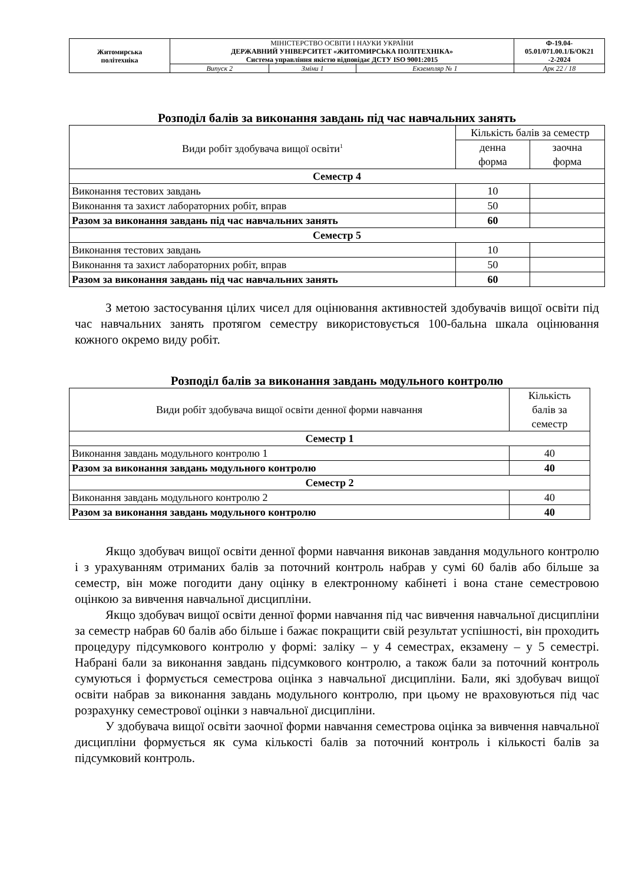| Житомирська політехніка | МІНІСТЕРСТВО ОСВІТИ І НАУКИ УКРАЇНИ ДЕРЖАВНИЙ УНІВЕРСИТЕТ «ЖИТОМИРСЬКА ПОЛІТЕХНІКА» Система управління якістю відповідає ДСТУ ISO 9001:2015 | | | Ф-19.04- 05.01/071.00.1/Б/ОК21 -2-2024 |
| | Випуск 2 | Зміни 1 | Екземпляр № 1 | Арк 22 / 18 |
Розподіл балів за виконання завдань під час навчальних занять
| Види робіт здобувача вищої освіти<sup>1</sup> | Кількість балів за семестр | |
| | денна форма | заочна форма |
| Семестр 4 | | |
| Виконання тестових завдань | 10 | |
| Виконання та захист лабораторних робіт, вправ | 50 | |
| Разом за виконання завдань під час навчальних занять | 60 | |
| Семестр 5 | | |
| Виконання тестових завдань | 10 | |
| Виконання та захист лабораторних робіт, вправ | 50 | |
| Разом за виконання завдань під час навчальних занять | 60 | |
З метою застосування цілих чисел для оцінювання активностей здобувачів вищої освіти під час навчальних занять протягом семестру використовується 100-бальна шкала оцінювання кожного окремо виду робіт.
Розподіл балів за виконання завдань модульного контролю
| Види робіт здобувача вищої освіти денної форми навчання | Кількість балів за семестр |
| Семестр 1 | |
| Виконання завдань модульного контролю 1 | 40 |
| Разом за виконання завдань модульного контролю | 40 |
| Семестр 2 | |
| Виконання завдань модульного контролю 2 | 40 |
| Разом за виконання завдань модульного контролю | 40 |
Якщо здобувач вищої освіти денної форми навчання виконав завдання модульного контролю і з урахуванням отриманих балів за поточний контроль набрав у сумі 60 балів або більше за семестр, він може погодити дану оцінку в електронному кабінеті і вона стане семестровою оцінкою за вивчення навчальної дисципліни.
Якщо здобувач вищої освіти денної форми навчання під час вивчення навчальної дисципліни за семестр набрав 60 балів або більше і бажає покращити свій результат успішності, він проходить процедуру підсумкового контролю у формі: заліку – у 4 семестрах, екзамену – у 5 семестрі. Набрані бали за виконання завдань підсумкового контролю, а також бали за поточний контроль сумуються і формується семестрова оцінка з навчальної дисципліни. Бали, які здобувач вищої освіти набрав за виконання завдань модульного контролю, при цьому не враховуються під час розрахунку семестрової оцінки з навчальної дисципліни.
У здобувача вищої освіти заочної форми навчання семестрова оцінка за вивчення навчальної дисципліни формується як сума кількості балів за поточний контроль і кількості балів за підсумковий контроль.